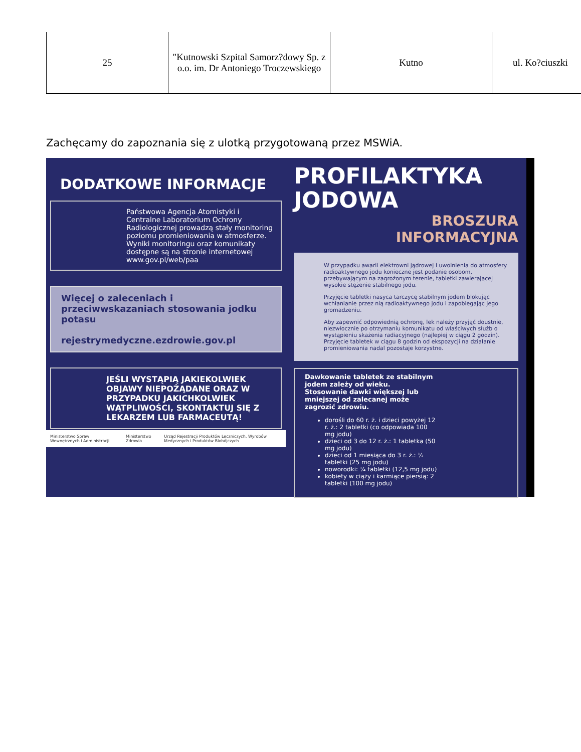| 25 | "Kutnowski Szpital Samorz?dowy Sp. z o.o. im. Dr Antoniego Troczewskiego | Kutno | ul. Ko?ciuszki |
Zachęcamy do zapoznania się z ulotką przygotowaną przez MSWiA.
DODATKOWE INFORMACJE
Państwowa Agencja Atomistyki i Centralne Laboratorium Ochrony Radiologicznej prowadzą stały monitoring poziomu promieniowania w atmosferze. Wyniki monitoringu oraz komunikaty dostępne są na stronie internetowej www.gov.pl/web/paa
Więcej o zaleceniach i przeciwwskazaniach stosowania jodku potasu
rejestrymedyczne.ezdrowie.gov.pl
JEŚLI WYSTĄPIĄ JAKIEKOLWIEK OBJAWY NIEPOŻĄDANE ORAZ W PRZYPADKU JAKICHKOLWIEK WĄTPLIWOŚCI, SKONTAKTUJ SIĘ Z LEKARZEM LUB FARMACEUTĄ!
Ministerstwo Spraw Wewnętrznych i Administracji Ministerstwo Zdrowia Urząd Rejestracji Produktów Leczniczych, Wyrobów Medycznych i Produktów Biobójczych
PROFILAKTYKA
JODOWA
BROSZURA
INFORMACYJNA
W przypadku awarii elektrowni jądrowej i uwolnienia do atmosfery radioaktywnego jodu konieczne jest podanie osobom, przebywającym na zagrożonym terenie, tabletki zawierającej wysokie stężenie stabilnego jodu.
Przyjęcie tabletki nasyca tarczycę stabilnym jodem blokując wchłanianie przez nią radioaktywnego jodu i zapobiegając jego gromadzeniu.
Aby zapewnić odpowiednią ochronę, lek należy przyjąć doustnie, niezwłocznie po otrzymaniu komunikatu od właściwych służb o wystąpieniu skażenia radiacyjnego (najlepiej w ciągu 2 godzin). Przyjęcie tabletek w ciągu 8 godzin od ekspozycji na działanie promieniowania nadal pozostaje korzystne.
Dawkowanie tabletek ze stabilnym jodem zależy od wieku.
Stosowanie dawki większej lub mniejszej od zalecanej może zagrozić zdrowiu.
dorośli do 60 r. ż. i dzieci powyżej 12 r. ż.: 2 tabletki (co odpowiada 100 mg jodu)
dzieci od 3 do 12 r. ż.: 1 tabletka (50 mg jodu)
dzieci od 1 miesiąca do 3 r. ż.: ½ tabletki (25 mg jodu)
noworodki: ¼ tabletki (12,5 mg jodu)
kobiety w ciąży i karmiące piersią: 2 tabletki (100 mg jodu)